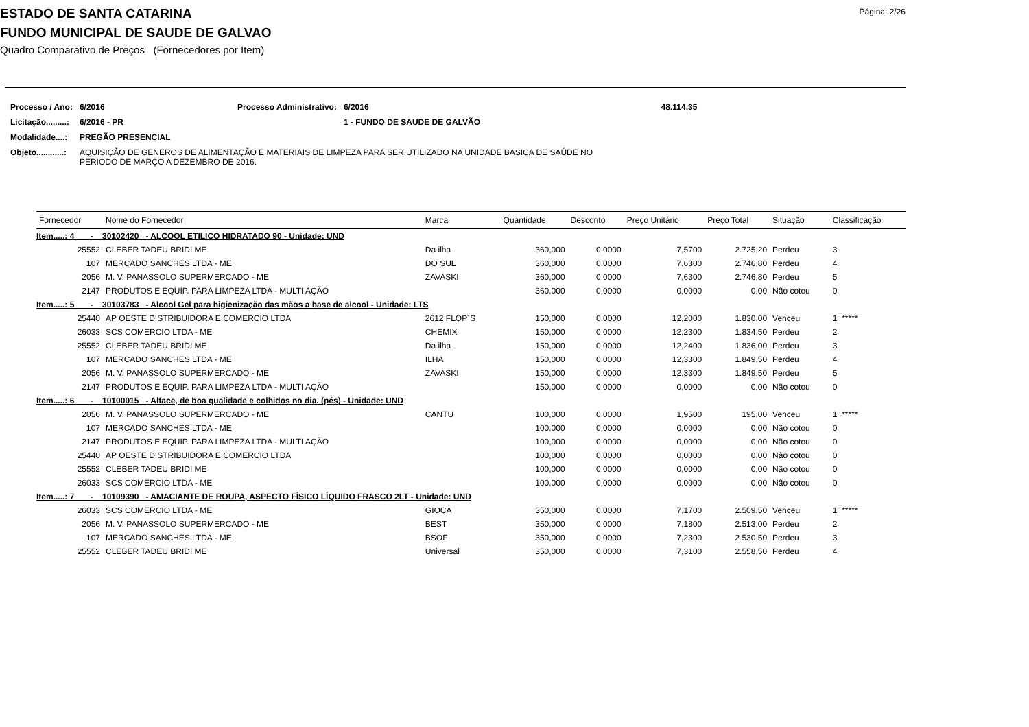Página: 2/26
ESTADO DE SANTA CATARINA
FUNDO MUNICIPAL DE SAUDE DE GALVAO
Quadro Comparativo de Preços (Fornecedores por Item)
| Processo / Ano: | 6/2016 | Processo Administrativo: | 6/2016 | 48.114,35 |
| Licitação.........: | 6/2016 - PR | | 1 - FUNDO DE SAUDE DE GALVÃO | |
| Modalidade....: | PREGÃO PRESENCIAL | | | |
| Objeto............: | AQUISIÇÃO DE GENEROS DE ALIMENTAÇÃO E MATERIAIS DE LIMPEZA PARA SER UTILIZADO NA UNIDADE BASICA DE SAÚDE NO PERIODO DE MARÇO A DEZEMBRO DE 2016. | | | |
| Fornecedor | Nome do Fornecedor | Marca | Quantidade | Desconto | Preço Unitário | Preço Total | Situação | Classificação |
| --- | --- | --- | --- | --- | --- | --- | --- | --- |
| Item.....: 4 - 30102420 - ALCOOL ETILICO HIDRATADO 90 - Unidade: UND | | | | | | | | |
| 25552 | CLEBER TADEU BRIDI ME | Da ilha | 360,000 | 0,0000 | 7,5700 | 2.725,20 | Perdeu | 3 |
| 107 | MERCADO SANCHES LTDA - ME | DO SUL | 360,000 | 0,0000 | 7,6300 | 2.746,80 | Perdeu | 4 |
| 2056 | M. V. PANASSOLO SUPERMERCADO - ME | ZAVASKI | 360,000 | 0,0000 | 7,6300 | 2.746,80 | Perdeu | 5 |
| 2147 | PRODUTOS E EQUIP. PARA LIMPEZA LTDA - MULTI AÇÃO | | 360,000 | 0,0000 | 0,0000 | 0,00 | Não cotou | 0 |
| Item.....: 5 - 30103783 - Alcool Gel para higienização das mãos a base de alcool - Unidade: LTS | | | | | | | | |
| 25440 | AP OESTE DISTRIBUIDORA E COMERCIO LTDA | 2612 FLOP´S | 150,000 | 0,0000 | 12,2000 | 1.830,00 | Venceu | 1 ***** |
| 26033 | SCS COMERCIO LTDA - ME | CHEMIX | 150,000 | 0,0000 | 12,2300 | 1.834,50 | Perdeu | 2 |
| 25552 | CLEBER TADEU BRIDI ME | Da ilha | 150,000 | 0,0000 | 12,2400 | 1.836,00 | Perdeu | 3 |
| 107 | MERCADO SANCHES LTDA - ME | ILHA | 150,000 | 0,0000 | 12,3300 | 1.849,50 | Perdeu | 4 |
| 2056 | M. V. PANASSOLO SUPERMERCADO - ME | ZAVASKI | 150,000 | 0,0000 | 12,3300 | 1.849,50 | Perdeu | 5 |
| 2147 | PRODUTOS E EQUIP. PARA LIMPEZA LTDA - MULTI AÇÃO | | 150,000 | 0,0000 | 0,0000 | 0,00 | Não cotou | 0 |
| Item.....: 6 - 10100015 - Alface, de boa qualidade e colhidos no dia. (pés) - Unidade: UND | | | | | | | | |
| 2056 | M. V. PANASSOLO SUPERMERCADO - ME | CANTU | 100,000 | 0,0000 | 1,9500 | 195,00 | Venceu | 1 ***** |
| 107 | MERCADO SANCHES LTDA - ME | | 100,000 | 0,0000 | 0,0000 | 0,00 | Não cotou | 0 |
| 2147 | PRODUTOS E EQUIP. PARA LIMPEZA LTDA - MULTI AÇÃO | | 100,000 | 0,0000 | 0,0000 | 0,00 | Não cotou | 0 |
| 25440 | AP OESTE DISTRIBUIDORA E COMERCIO LTDA | | 100,000 | 0,0000 | 0,0000 | 0,00 | Não cotou | 0 |
| 25552 | CLEBER TADEU BRIDI ME | | 100,000 | 0,0000 | 0,0000 | 0,00 | Não cotou | 0 |
| 26033 | SCS COMERCIO LTDA - ME | | 100,000 | 0,0000 | 0,0000 | 0,00 | Não cotou | 0 |
| Item.....: 7 - 10109390 - AMACIANTE DE ROUPA, ASPECTO FÍSICO LÍQUIDO FRASCO 2LT - Unidade: UND | | | | | | | | |
| 26033 | SCS COMERCIO LTDA - ME | GIOCA | 350,000 | 0,0000 | 7,1700 | 2.509,50 | Venceu | 1 ***** |
| 2056 | M. V. PANASSOLO SUPERMERCADO - ME | BEST | 350,000 | 0,0000 | 7,1800 | 2.513,00 | Perdeu | 2 |
| 107 | MERCADO SANCHES LTDA - ME | BSOF | 350,000 | 0,0000 | 7,2300 | 2.530,50 | Perdeu | 3 |
| 25552 | CLEBER TADEU BRIDI ME | Universal | 350,000 | 0,0000 | 7,3100 | 2.558,50 | Perdeu | 4 |